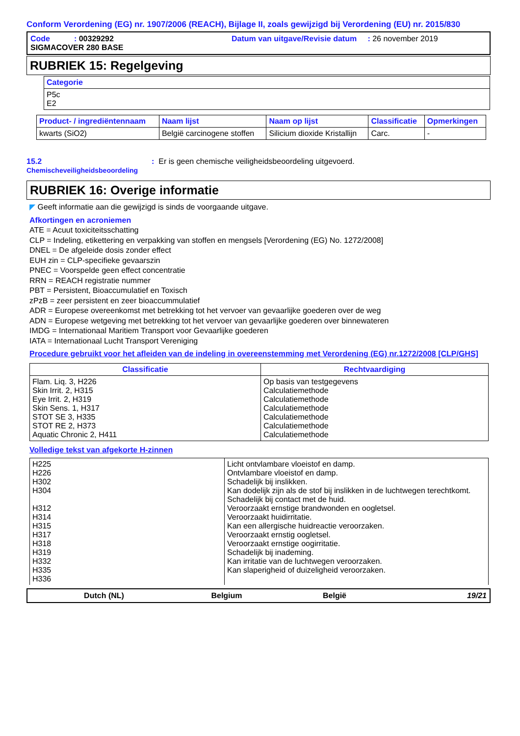Conform Verordening (EG) nr. 1907/2006 (REACH), Bijlage II, zoals gewijzigd bij Verordening (EU) nr. 2015/830
Code : 00329292
SIGMACOVER 280 BASE
Datum van uitgave/Revisie datum : 26 november 2019
RUBRIEK 15: Regelgeving
| Categorie |
| --- |
| P5c E2 |
| Product- / ingrediëntennaam | Naam lijst | Naam op lijst | Classificatie | Opmerkingen |
| --- | --- | --- | --- | --- |
| kwarts (SiO2) | België carcinogene stoffen | Silicium dioxide Kristallijn | Carc. | - |
15.2
Chemischeveiligheidsbeoordeling
: Er is geen chemische veiligheidsbeoordeling uitgevoerd.
RUBRIEK 16: Overige informatie
◤ Geeft informatie aan die gewijzigd is sinds de voorgaande uitgave.
Afkortingen en acroniemen
ATE = Acuut toxiciteitsschatting
CLP = Indeling, etikettering en verpakking van stoffen en mengsels [Verordening (EG) No. 1272/2008]
DNEL = De afgeleide dosis zonder effect
EUH zin = CLP-specifieke gevaarszin
PNEC = Voorspelde geen effect concentratie
RRN = REACH registratie nummer
PBT = Persistent, Bioaccumulatief en Toxisch
zPzB = zeer persistent en zeer bioaccummulatief
ADR = Europese overeenkomst met betrekking tot het vervoer van gevaarlijke goederen over de weg
ADN = Europese wetgeving met betrekking tot het vervoer van gevaarlijke goederen over binnewateren
IMDG = Internationaal Maritiem Transport voor Gevaarlijke goederen
IATA = Internationaal Lucht Transport Vereniging
Procedure gebruikt voor het afleiden van de indeling in overeenstemming met Verordening (EG) nr.1272/2008 [CLP/GHS]
| Classificatie | Rechtvaardiging |
| --- | --- |
| Flam. Liq. 3, H226 Skin Irrit. 2, H315 Eye Irrit. 2, H319 Skin Sens. 1, H317 STOT SE 3, H335 STOT RE 2, H373 Aquatic Chronic 2, H411 | Op basis van testgegevens Calculatiemethode Calculatiemethode Calculatiemethode Calculatiemethode Calculatiemethode Calculatiemethode |
Volledige tekst van afgekorte H-zinnen
| H225 H226 H302 H304 H312 H314 H315 H317 H318 H319 H332 H335 H336 | Licht ontvlambare vloeistof en damp. Ontvlambare vloeistof en damp. Schadelijk bij inslikken. Kan dodelijk zijn als de stof bij inslikken in de luchtwegen terechtkomt. Schadelijk bij contact met de huid. Veroorzaakt ernstige brandwonden en oogletsel. Veroorzaakt huidirritatie. Kan een allergische huidreactie veroorzaken. Veroorzaakt ernstig oogletsel. Veroorzaakt ernstige oogirritatie. Schadelijk bij inademing. Kan irritatie van de luchtwegen veroorzaken. Kan slaperigheid of duizeligheid veroorzaken. |
Dutch (NL) Belgium België 19/21